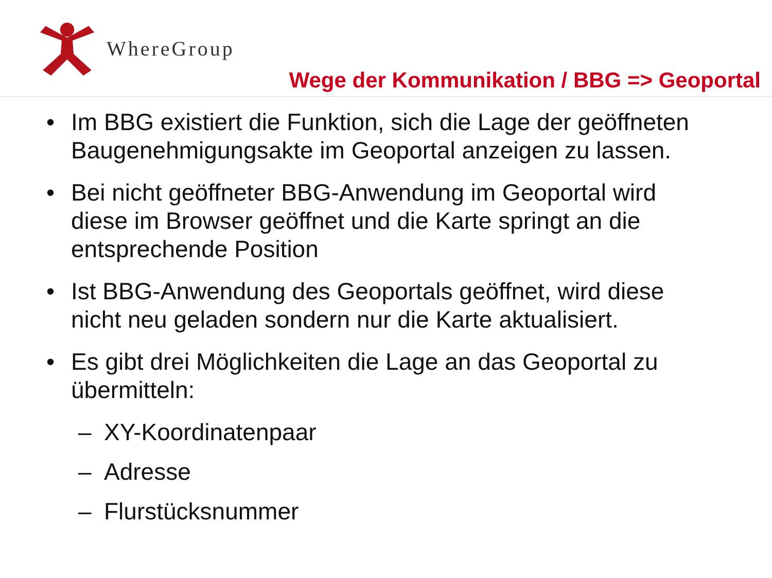WhereGroup
Wege der Kommunikation / BBG => Geoportal
• Im BBG existiert die Funktion, sich die Lage der geöffneten Baugenehmigungsakte im Geoportal anzeigen zu lassen.
• Bei nicht geöffneter BBG-Anwendung im Geoportal wird diese im Browser geöffnet und die Karte springt an die entsprechende Position
• Ist BBG-Anwendung des Geoportals geöffnet, wird diese nicht neu geladen sondern nur die Karte aktualisiert.
• Es gibt drei Möglichkeiten die Lage an das Geoportal zu übermitteln:
– XY-Koordinatenpaar
– Adresse
– Flurstücksnummer